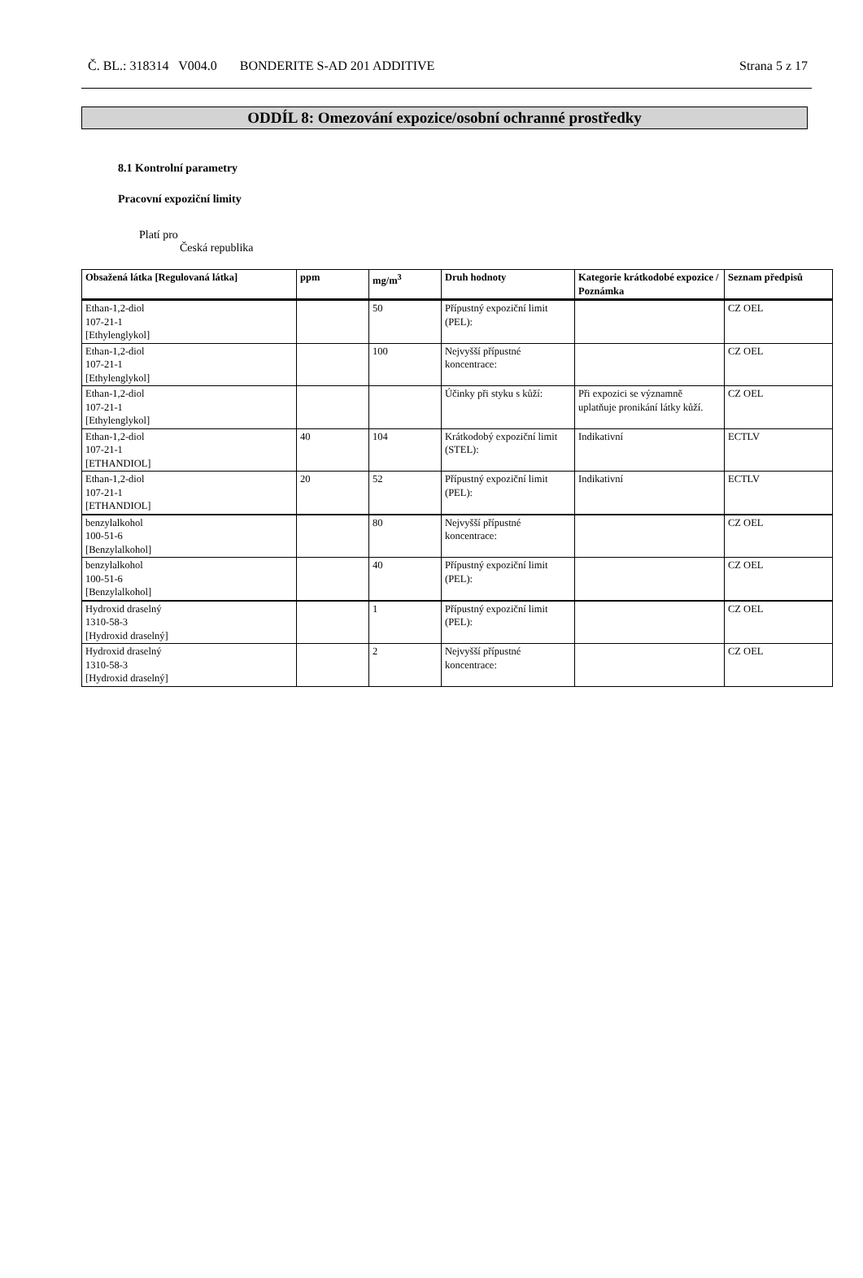Č. BL.: 318314 V004.0 BONDERITE S-AD 201 ADDITIVE Strana 5 z 17
ODDÍL 8: Omezování expozice/osobní ochranné prostředky
8.1 Kontrolní parametry
Pracovní expoziční limity
Platí pro
Česká republika
| Obsažená látka [Regulovaná látka] | ppm | mg/m<sup>3</sup> | Druh hodnoty | Kategorie krátkodobé expozice / Poznámka | Seznam předpisů |
| --- | --- | --- | --- | --- | --- |
| Ethan-1,2-diol 107-21-1 [Ethylenglykol] | | 50 | Přípustný expoziční limit (PEL): | | CZ OEL |
| Ethan-1,2-diol 107-21-1 [Ethylenglykol] | | 100 | Nejvyšší přípustné koncentrace: | | CZ OEL |
| Ethan-1,2-diol 107-21-1 [Ethylenglykol] | | | Účinky při styku s kůží: | Při expozici se významně uplatňuje pronikání látky kůží. | CZ OEL |
| Ethan-1,2-diol 107-21-1 [ETHANDIOL] | 40 | 104 | Krátkodobý expoziční limit (STEL): | Indikativní | ECTLV |
| Ethan-1,2-diol 107-21-1 [ETHANDIOL] | 20 | 52 | Přípustný expoziční limit (PEL): | Indikativní | ECTLV |
| benzylalkohol 100-51-6 [Benzylalkohol] | | 80 | Nejvyšší přípustné koncentrace: | | CZ OEL |
| benzylalkohol 100-51-6 [Benzylalkohol] | | 40 | Přípustný expoziční limit (PEL): | | CZ OEL |
| Hydroxid draselný 1310-58-3 [Hydroxid draselný] | | 1 | Přípustný expoziční limit (PEL): | | CZ OEL |
| Hydroxid draselný 1310-58-3 [Hydroxid draselný] | | 2 | Nejvyšší přípustné koncentrace: | | CZ OEL |